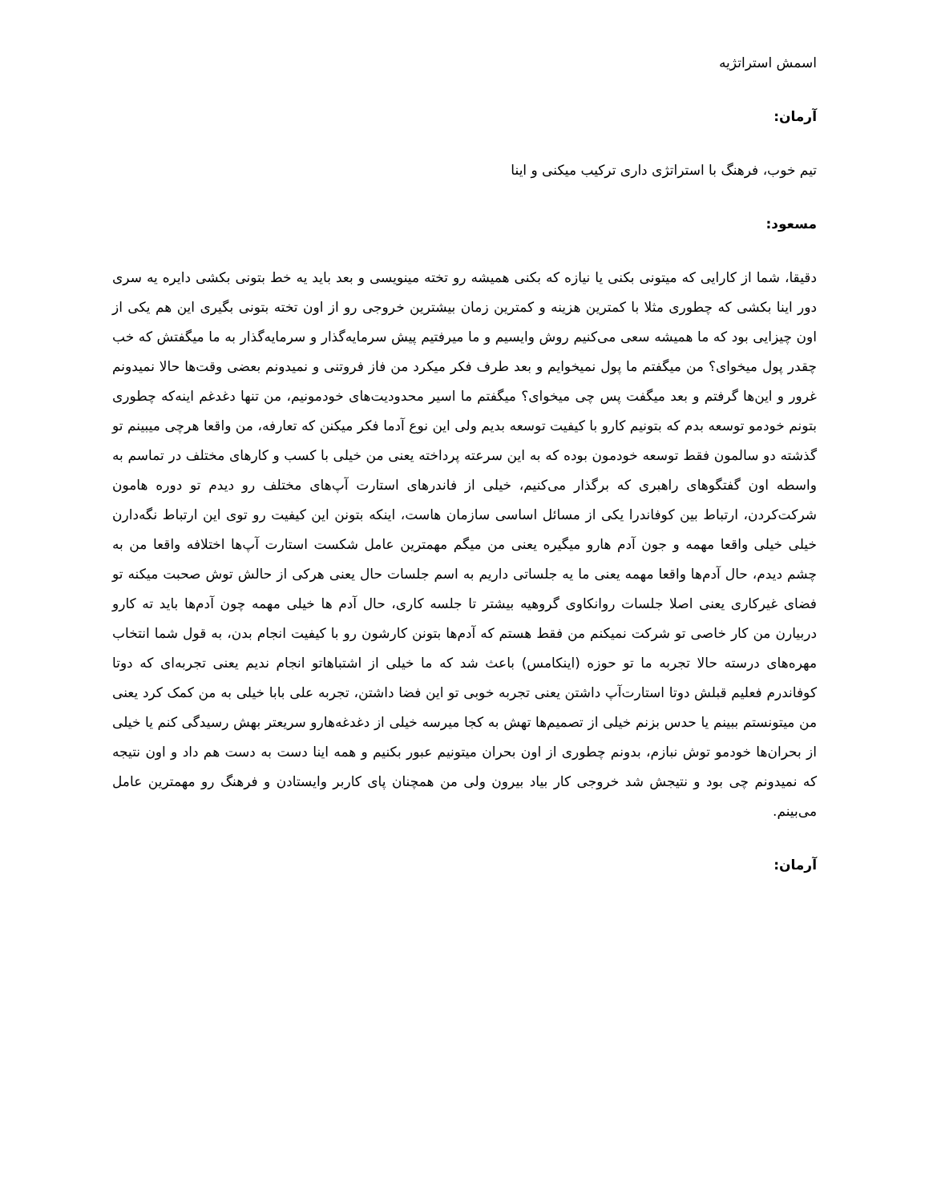اسمش استراتژیه
آرمان:
تیم خوب، فرهنگ با استراتژی داری ترکیب میکنی و اینا
مسعود:
دقیقا، شما از کارایی که میتونی بکنی یا نیازه که بکنی همیشه رو تخته مینویسی و بعد باید یه خط بتونی بکشی دایره یه سری دور اینا بکشی که چطوری مثلا با کمترین هزینه و کمترین زمان بیشترین خروجی رو از اون تخته بتونی بگیری این هم یکی از اون چیزایی بود که ما همیشه سعی می‌کنیم روش وایسیم و ما میرفتیم پیش سرمایه‌گذار و سرمایه‌گذار به ما میگفتش که خب چقدر پول میخوای؟ من میگفتم ما پول نمیخوایم و بعد طرف فکر میکرد من فاز فروتنی و نمیدونم بعضی وقت‌ها حالا نمیدونم غرور و این‌ها گرفتم و بعد میگفت پس چی میخوای؟ میگفتم ما اسیر محدودیت‌های خودمونیم، من تنها دغدغم اینه‌که چطوری بتونم خودمو توسعه بدم که بتونیم کارو با کیفیت توسعه بدیم ولی این نوع آدما فکر میکنن که تعارفه، من واقعا هرچی میبینم تو گذشته دو سالمون فقط توسعه خودمون بوده که به این سرعته پرداخته یعنی من خیلی با کسب و کارهای مختلف در تماسم به واسطه اون گفتگوهای راهبری که برگذار می‌کنیم، خیلی از فاندرهای استارت آپ‌های مختلف رو دیدم تو دوره هامون شرکت‌کردن، ارتباط بین کوفاندرا یکی از مسائل اساسی سازمان هاست، اینکه بتونن این کیفیت رو توی این ارتباط نگه‌دارن خیلی خیلی واقعا مهمه و جون آدم هارو میگیره یعنی من میگم مهمترین عامل شکست استارت آپ‌ها اختلافه واقعا من به چشم دیدم، حال آدم‌ها واقعا مهمه یعنی ما یه جلساتی داریم به اسم جلسات حال یعنی هرکی از حالش توش صحبت میکنه تو فضای غیرکاری یعنی اصلا جلسات روانکاوی گروهیه بیشتر تا جلسه کاری، حال آدم ها خیلی مهمه چون آدم‌ها باید ته کارو دربیارن من کار خاصی تو شرکت نمیکنم من فقط هستم که آدم‌ها بتونن کارشون رو با کیفیت انجام بدن، به قول شما انتخاب مهره‌های درسته حالا تجربه ما تو حوزه (اینکامس) باعث شد که ما خیلی از اشتباهاتو انجام ندیم یعنی تجربه‌ای که دوتا کوفاندرم فعلیم قبلش دوتا استارت‌آپ داشتن یعنی تجربه خوبی تو این فضا داشتن، تجربه علی بابا خیلی به من کمک کرد یعنی من میتونستم ببینم یا حدس بزنم خیلی از تصمیم‌ها تهش به کجا میرسه خیلی از دغدغه‌هارو سریعتر بهش رسیدگی کنم یا خیلی از بحران‌ها خودمو توش نبازم، بدونم چطوری از اون بحران میتونیم عبور بکنیم و همه اینا دست به دست هم داد و اون نتیجه که نمیدونم چی بود و نتیجش شد خروجی کار بیاد بیرون ولی من همچنان پای کاربر وایستادن و فرهنگ رو مهمترین عامل می‌بینم.
آرمان: